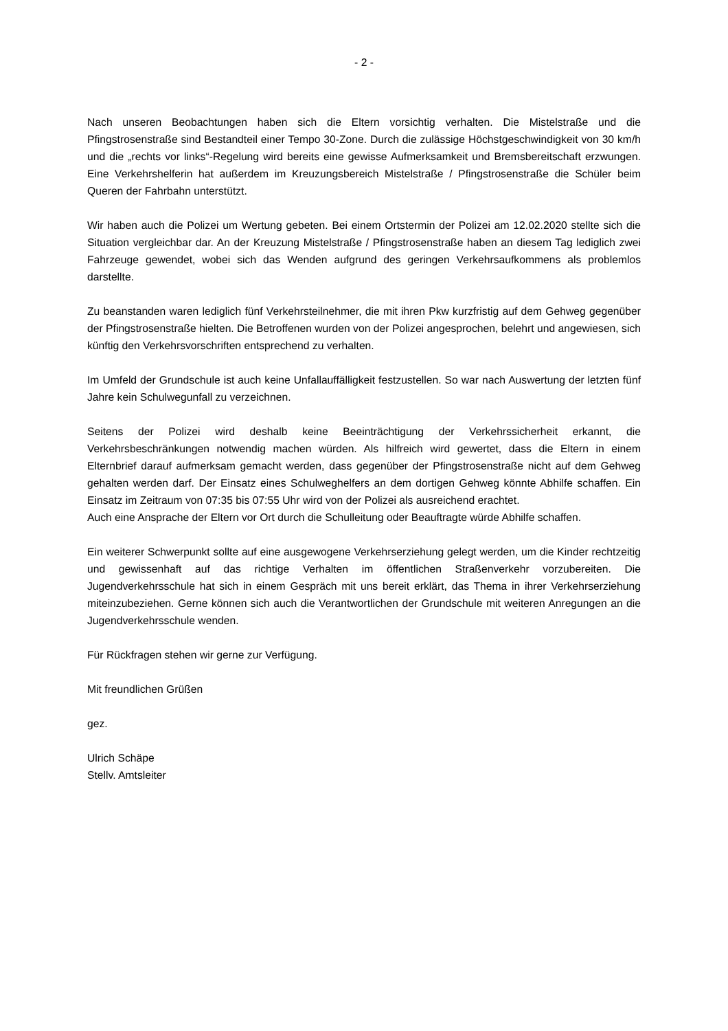- 2 -
Nach unseren Beobachtungen haben sich die Eltern vorsichtig verhalten. Die Mistelstraße und die Pfingstrosenstraße sind Bestandteil einer Tempo 30-Zone. Durch die zulässige Höchstgeschwindigkeit von 30 km/h und die „rechts vor links“-Regelung wird bereits eine gewisse Aufmerksamkeit und Bremsbereitschaft erzwungen. Eine Verkehrshelferin hat außerdem im Kreuzungsbereich Mistelstraße / Pfingstrosenstraße die Schüler beim Queren der Fahrbahn unterstützt.
Wir haben auch die Polizei um Wertung gebeten. Bei einem Ortstermin der Polizei am 12.02.2020 stellte sich die Situation vergleichbar dar. An der Kreuzung Mistelstraße / Pfingstrosenstraße haben an diesem Tag lediglich zwei Fahrzeuge gewendet, wobei sich das Wenden aufgrund des geringen Verkehrsaufkommens als problemlos darstellte.
Zu beanstanden waren lediglich fünf Verkehrsteilnehmer, die mit ihren Pkw kurzfristig auf dem Gehweg gegenüber der Pfingstrosenstraße hielten. Die Betroffenen wurden von der Polizei angesprochen, belehrt und angewiesen, sich künftig den Verkehrsvorschriften entsprechend zu verhalten.
Im Umfeld der Grundschule ist auch keine Unfallauffälligkeit festzustellen. So war nach Auswertung der letzten fünf Jahre kein Schulwegunfall zu verzeichnen.
Seitens der Polizei wird deshalb keine Beeinträchtigung der Verkehrssicherheit erkannt, die Verkehrsbeschränkungen notwendig machen würden. Als hilfreich wird gewertet, dass die Eltern in einem Elternbrief darauf aufmerksam gemacht werden, dass gegenüber der Pfingstrosenstraße nicht auf dem Gehweg gehalten werden darf. Der Einsatz eines Schulweghelfers an dem dortigen Gehweg könnte Abhilfe schaffen. Ein Einsatz im Zeitraum von 07:35 bis 07:55 Uhr wird von der Polizei als ausreichend erachtet.
Auch eine Ansprache der Eltern vor Ort durch die Schulleitung oder Beauftragte würde Abhilfe schaffen.
Ein weiterer Schwerpunkt sollte auf eine ausgewogene Verkehrserziehung gelegt werden, um die Kinder rechtzeitig und gewissenhaft auf das richtige Verhalten im öffentlichen Straßenverkehr vorzubereiten. Die Jugendverkehrsschule hat sich in einem Gespräch mit uns bereit erklärt, das Thema in ihrer Verkehrserziehung miteinzubeziehen. Gerne können sich auch die Verantwortlichen der Grundschule mit weiteren Anregungen an die Jugendverkehrsschule wenden.
Für Rückfragen stehen wir gerne zur Verfügung.
Mit freundlichen Grüßen
gez.
Ulrich Schäpe
Stellv. Amtsleiter